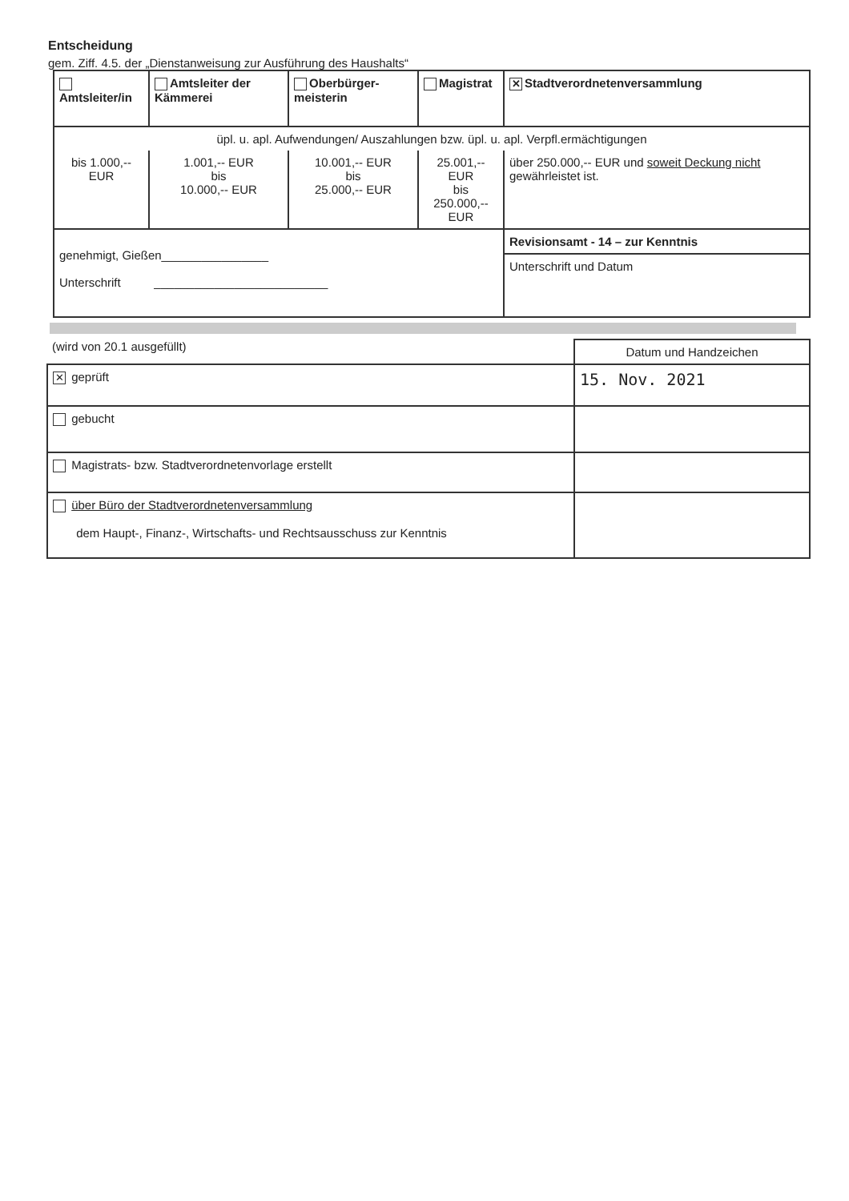Entscheidung
gem. Ziff. 4.5. der „Dienstanweisung zur Ausführung des Haushalts“
| Amtsleiter/in | Amtsleiter der Kämmerei | Oberbürger-meisterin | Magistrat | ✕ Stadtverordnetenversammlung |
| üpl. u. apl. Aufwendungen/ Auszahlungen bzw. üpl. u. apl. Verpfl.ermächtigungen | | | | |
| bis 1.000,-- EUR | 1.001,-- EUR bis 10.000,-- EUR | 10.001,-- EUR bis 25.000,-- EUR | 25.001,-- EUR bis 250.000,-- EUR | über 250.000,-- EUR und soweit Deckung nicht gewährleistet ist. |
| genehmigt, Gießen________________ Unterschrift __________________________ | | | | Revisionsamt - 14 – zur Kenntnis Unterschrift und Datum |
| (wird von 20.1 ausgefüllt) | Datum und Handzeichen |
| ✕ geprüft | 15. Nov. 2021 |
| gebucht | |
| Magistrats- bzw. Stadtverordnetenvorlage erstellt | |
| über Büro der Stadtverordnetenversammlung dem Haupt-, Finanz-, Wirtschafts- und Rechtsausschuss zur Kenntnis | |